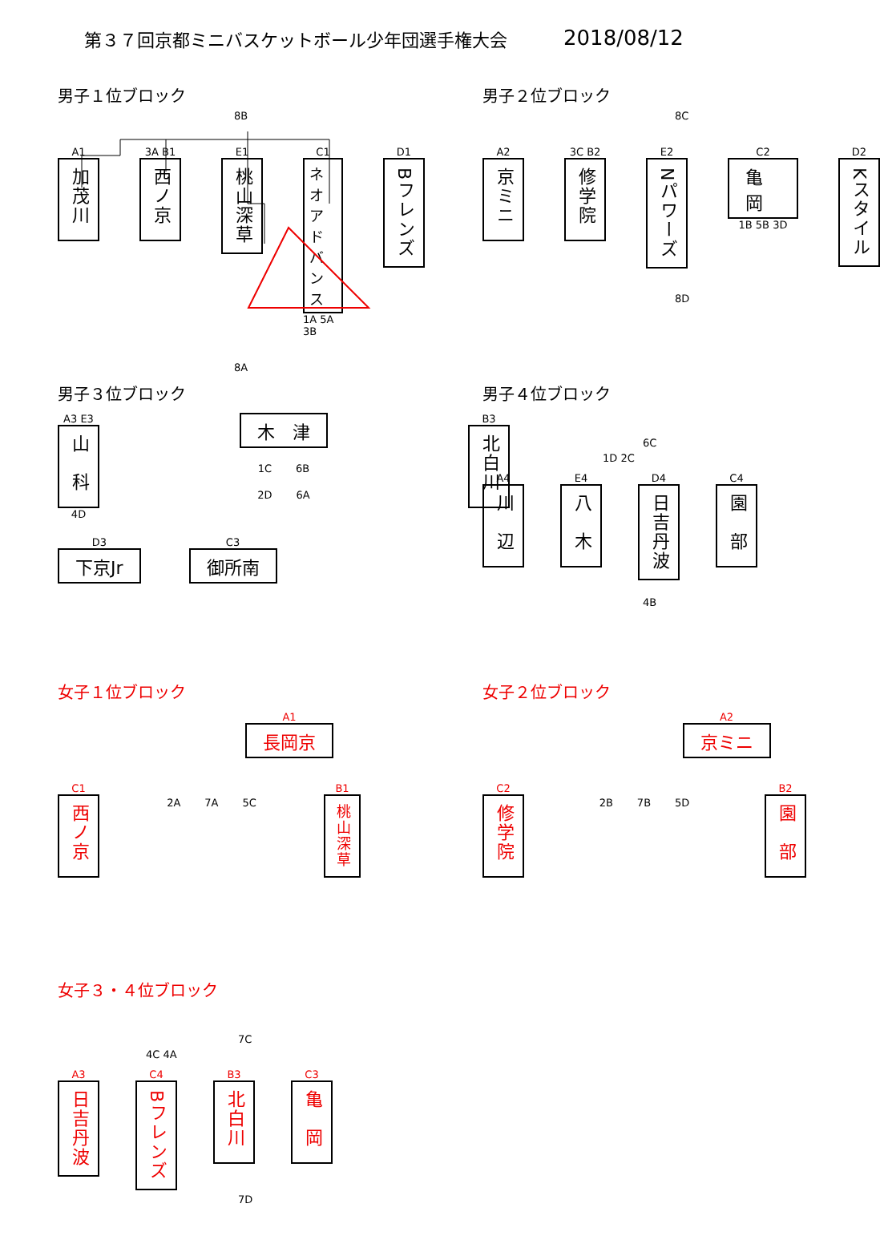第３７回京都ミニバスケットボール少年団選手権大会 2018/08/12
男子１位ブロック
8B
A1
加茂川
3A B1
西ノ京
E1
桃山深草
C1
ネオアドバンス
1A 5A 3B
D1
Bフレンズ
8A
男子２位ブロック
8C
A2
京ミニ
3C B2
修学院
E2
Nパワーズ
C2
亀　岡
1B 5B 3D
D2
Kスタイル
8D
男子３位ブロック
A3 E3
山　科
4D
木　津
1C 6B
2D 6A
B3
北白川
D3
下京Jr
C3
御所南
男子４位ブロック
6C
1D 2C
A4
川　辺
E4
八　木
D4
日吉丹波
C4
園　部
4B
女子１位ブロック
A1
長岡京
C1
西ノ京
2A 7A 5C
B1
桃山深草
女子２位ブロック
A2
京ミニ
C2
修学院
2B 7B 5D
B2
園　部
女子３・４位ブロック
7C
4C 4A
A3
日吉丹波
C4
Bフレンズ
B3
北白川
C3
亀　岡
7D